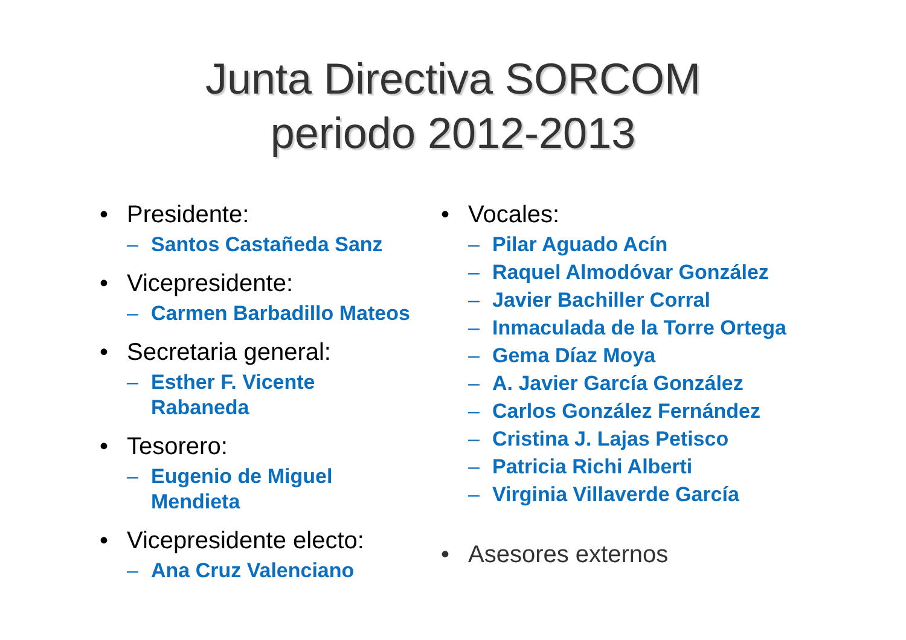Junta Directiva SORCOM
periodo 2012-2013
• Presidente:
– Santos Castañeda Sanz
• Vicepresidente:
– Carmen Barbadillo Mateos
• Secretaria general:
– Esther F. Vicente
Rabaneda
• Tesorero:
– Eugenio de Miguel
Mendieta
• Vicepresidente electo:
– Ana Cruz Valenciano
• Vocales:
– Pilar Aguado Acín
– Raquel Almodóvar González
– Javier Bachiller Corral
– Inmaculada de la Torre Ortega
– Gema Díaz Moya
– A. Javier García González
– Carlos González Fernández
– Cristina J. Lajas Petisco
– Patricia Richi Alberti
– Virginia Villaverde García
• Asesores externos